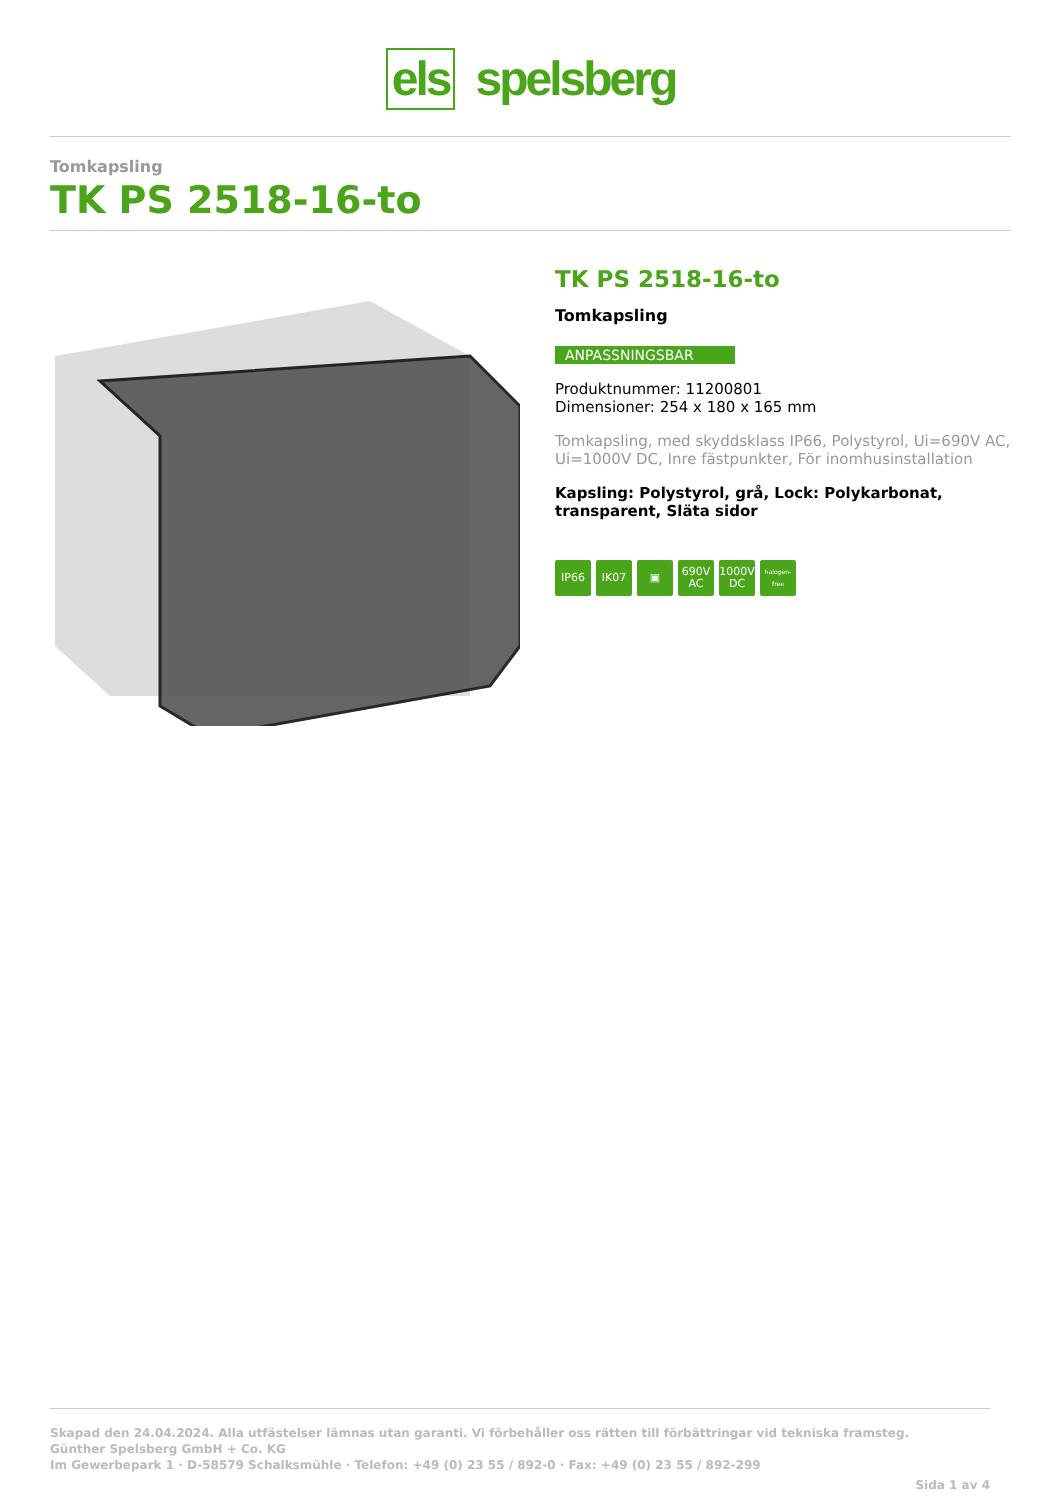els spelsberg
Tomkapsling
TK PS 2518-16-to
TK PS 2518-16-to
Tomkapsling
ANPASSNINGSBAR
Produktnummer: 11200801
Dimensioner: 254 x 180 x 165 mm
Tomkapsling, med skyddsklass IP66, Polystyrol, Ui=690V AC, Ui=1000V DC, Inre fästpunkter, För inomhusinstallation
Kapsling: Polystyrol, grå, Lock: Polykarbonat, transparent, Släta sidor
IP66 IK07 ▣ 690V AC 1000V DC halogen-free
Skapad den 24.04.2024. Alla utfästelser lämnas utan garanti. Vi förbehåller oss rätten till förbättringar vid tekniska framsteg.
Günther Spelsberg GmbH + Co. KG
Im Gewerbepark 1 · D-58579 Schalksmühle · Telefon: +49 (0) 23 55 / 892-0 · Fax: +49 (0) 23 55 / 892-299
Sida 1 av 4